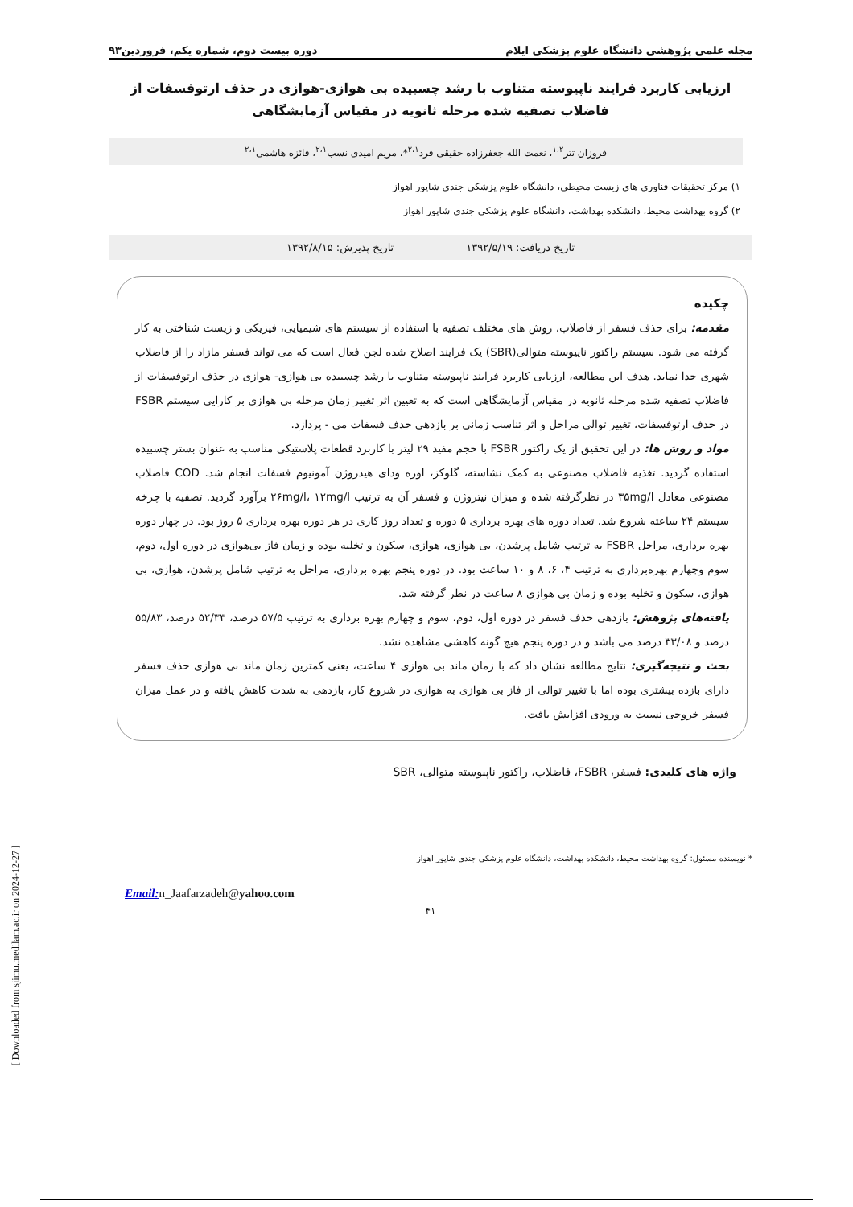مجله علمی پژوهشی دانشگاه علوم پزشکی ایلام دوره بیست دوم، شماره یکم، فروردین۹۳
ارزیابی کاربرد فرایند ناپیوسته متناوب با رشد چسبیده بی هوازی-هوازی در حذف ارتوفسفات از فاضلاب تصفیه شده مرحله ثانویه در مقیاس آزمایشگاهی
فروزان تتر<sup>۱،۲</sup>، نعمت الله جعفرزاده حقیقی فرد<sup>۲،۱</sup>*، مریم امیدی نسب<sup>۲،۱</sup>، فائزه هاشمی<sup>۲،۱</sup>
۱) مرکز تحقیقات فناوری های زیست محیطی، دانشگاه علوم پزشکی جندی شاپور اهواز
۲) گروه بهداشت محیط، دانشکده بهداشت، دانشگاه علوم پزشکی جندی شاپور اهواز
تاریخ دریافت: ۱۳۹۲/۵/۱۹ تاریخ پذیرش: ۱۳۹۲/۸/۱۵
چکیده
مقدمه: برای حذف فسفر از فاضلاب، روش های مختلف تصفیه با استفاده از سیستم های شیمیایی، فیزیکی و زیست شناختی به کار گرفته می شود. سیستم راکتور ناپیوسته متوالی(SBR) یک فرایند اصلاح شده لجن فعال است که می تواند فسفر مازاد را از فاضلاب شهری جدا نماید. هدف این مطالعه، ارزیابی کاربرد فرایند ناپیوسته متناوب با رشد چسبیده بی هوازی- هوازی در حذف ارتوفسفات از فاضلاب تصفیه شده مرحله ثانویه در مقیاس آزمایشگاهی است که به تعیین اثر تغییر زمان مرحله بی هوازی بر کارایی سیستم FSBR در حذف ارتوفسفات، تغییر توالی مراحل و اثر تناسب زمانی بر بازدهی حذف فسفات می - پردازد.
مواد و روش ها: در این تحقیق از یک راکتور FSBR با حجم مفید ۲۹ لیتر با کاربرد قطعات پلاستیکی مناسب به عنوان بستر چسبیده استفاده گردید. تغذیه فاضلاب مصنوعی به کمک نشاسته، گلوکز، اوره ودای هیدروژن آمونیوم فسفات انجام شد. COD فاضلاب مصنوعی معادل ۳۵mg/l در نظرگرفته شده و میزان نیتروژن و فسفر آن به ترتیب ۲۶mg/l، ۱۲mg/l برآورد گردید. تصفیه با چرخه سیستم ۲۴ ساعته شروع شد. تعداد دوره های بهره برداری ۵ دوره و تعداد روز کاری در هر دوره بهره برداری ۵ روز بود. در چهار دوره بهره برداری، مراحل FSBR به ترتیب شامل پرشدن، بی هوازی، هوازی، سکون و تخلیه بوده و زمان فاز بی‌هوازی در دوره اول، دوم، سوم وچهارم بهره‌برداری به ترتیب ۴، ۶، ۸ و ۱۰ ساعت بود. در دوره پنجم بهره برداری، مراحل به ترتیب شامل پرشدن، هوازی، بی هوازی، سکون و تخلیه بوده و زمان بی هوازی ۸ ساعت در نظر گرفته شد.
یافته‌های پژوهش: بازدهی حذف فسفر در دوره اول، دوم، سوم و چهارم بهره برداری به ترتیب ۵۷/۵ درصد، ۵۲/۳۳ درصد، ۵۵/۸۳ درصد و ۳۳/۰۸ درصد می باشد و در دوره پنجم هیچ گونه کاهشی مشاهده نشد.
بحث و نتیجه‌گیری: نتایج مطالعه نشان داد که با زمان ماند بی هوازی ۴ ساعت، یعنی کمترین زمان ماند بی هوازی حذف فسفر دارای بازده بیشتری بوده اما با تغییر توالی از فاز بی هوازی به هوازی در شروع کار، بازدهی به شدت کاهش یافته و در عمل میزان فسفر خروجی نسبت به ورودی افزایش یافت.
واژه های کلیدی: فسفر، FSBR، فاضلاب، راکتور ناپیوسته متوالی، SBR
* نویسنده مسئول: گروه بهداشت محیط، دانشکده بهداشت، دانشگاه علوم پزشکی جندی شاپور اهواز
Email: n_Jaafarzadeh@yahoo.com
۴۱
[ Downloaded from sjimu.medilam.ac.ir on 2024-12-27 ]